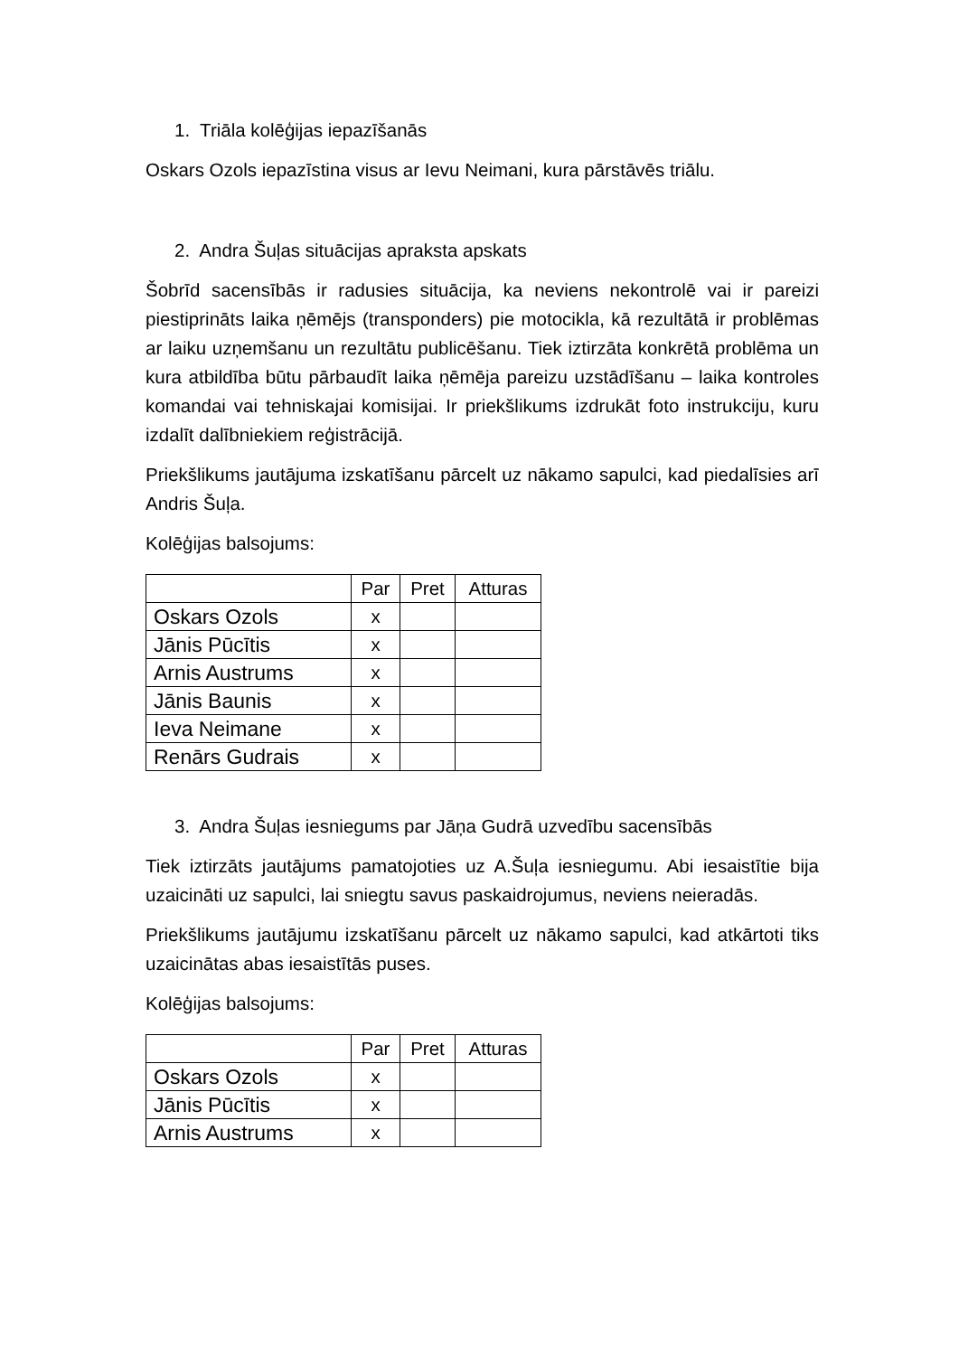1. Triāla kolēģijas iepazīšanās
Oskars Ozols iepazīstina visus ar Ievu Neimani, kura pārstāvēs triālu.
2. Andra Šuļas situācijas apraksta apskats
Šobrīd sacensībās ir radusies situācija, ka neviens nekontrolē vai ir pareizi piestiprināts laika ņēmējs (transponders) pie motocikla, kā rezultātā ir problēmas ar laiku uzņemšanu un rezultātu publicēšanu. Tiek iztirzāta konkrētā problēma un kura atbildība būtu pārbaudīt laika ņēmēja pareizu uzstādīšanu – laika kontroles komandai vai tehniskajai komisijai. Ir priekšlikums izdrukāt foto instrukciju, kuru izdalīt dalībniekiem reģistrācijā.
Priekšlikums jautājuma izskatīšanu pārcelt uz nākamo sapulci, kad piedalīsies arī Andris Šuļa.
Kolēģijas balsojums:
| | Par | Pret | Atturas |
| --- | --- | --- | --- |
| Oskars Ozols | x | | |
| Jānis Pūcītis | x | | |
| Arnis Austrums | x | | |
| Jānis Baunis | x | | |
| Ieva Neimane | x | | |
| Renārs Gudrais | x | | |
3. Andra Šuļas iesniegums par Jāņa Gudrā uzvedību sacensībās
Tiek iztirzāts jautājums pamatojoties uz A.Šuļa iesniegumu. Abi iesaistītie bija uzaicināti uz sapulci, lai sniegtu savus paskaidrojumus, neviens neieradās.
Priekšlikums jautājumu izskatīšanu pārcelt uz nākamo sapulci, kad atkārtoti tiks uzaicinātas abas iesaistītās puses.
Kolēģijas balsojums:
| | Par | Pret | Atturas |
| --- | --- | --- | --- |
| Oskars Ozols | x | | |
| Jānis Pūcītis | x | | |
| Arnis Austrums | x | | |